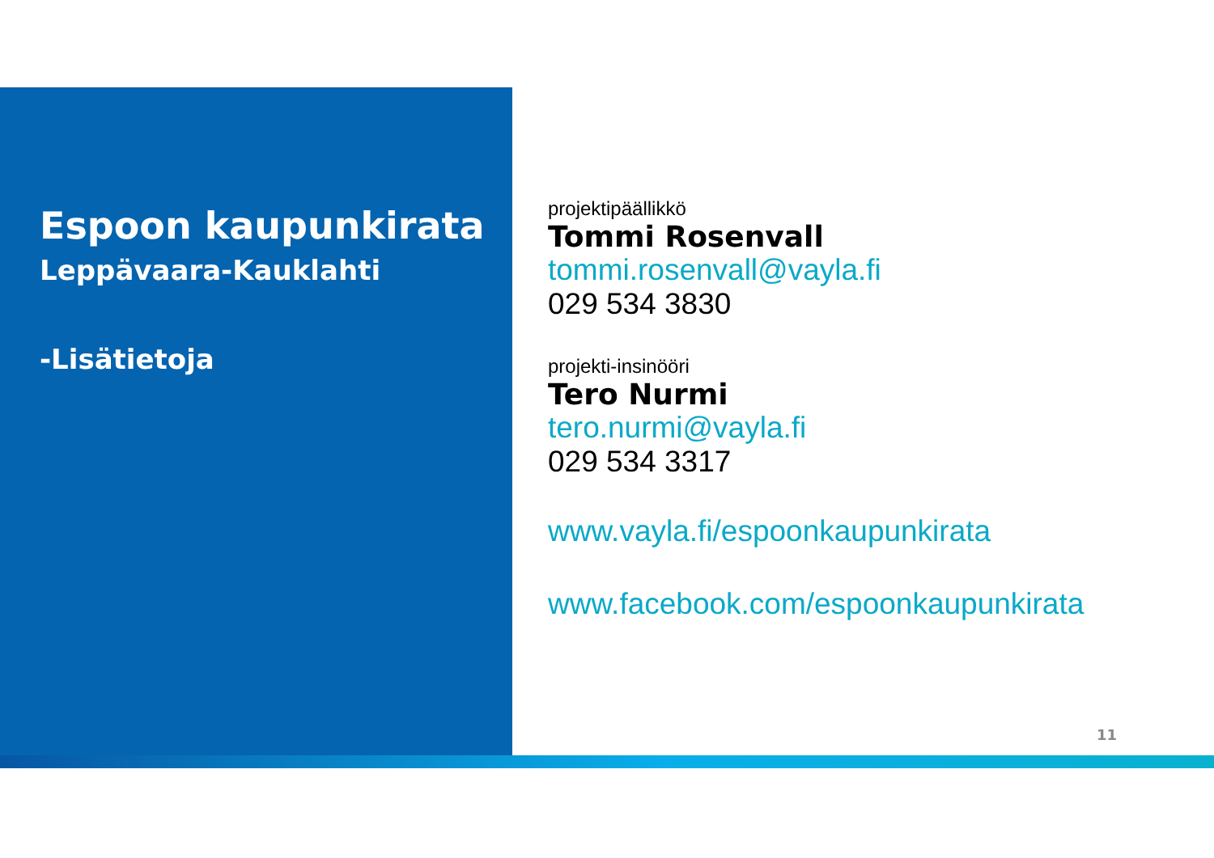Espoon kaupunkirata
Leppävaara-Kauklahti
-Lisätietoja
projektipäällikkö
Tommi Rosenvall
tommi.rosenvall@vayla.fi
029 534 3830
projekti-insinööri
Tero Nurmi
tero.nurmi@vayla.fi
029 534 3317
www.vayla.fi/espoonkaupunkirata
www.facebook.com/espoonkaupunkirata
11